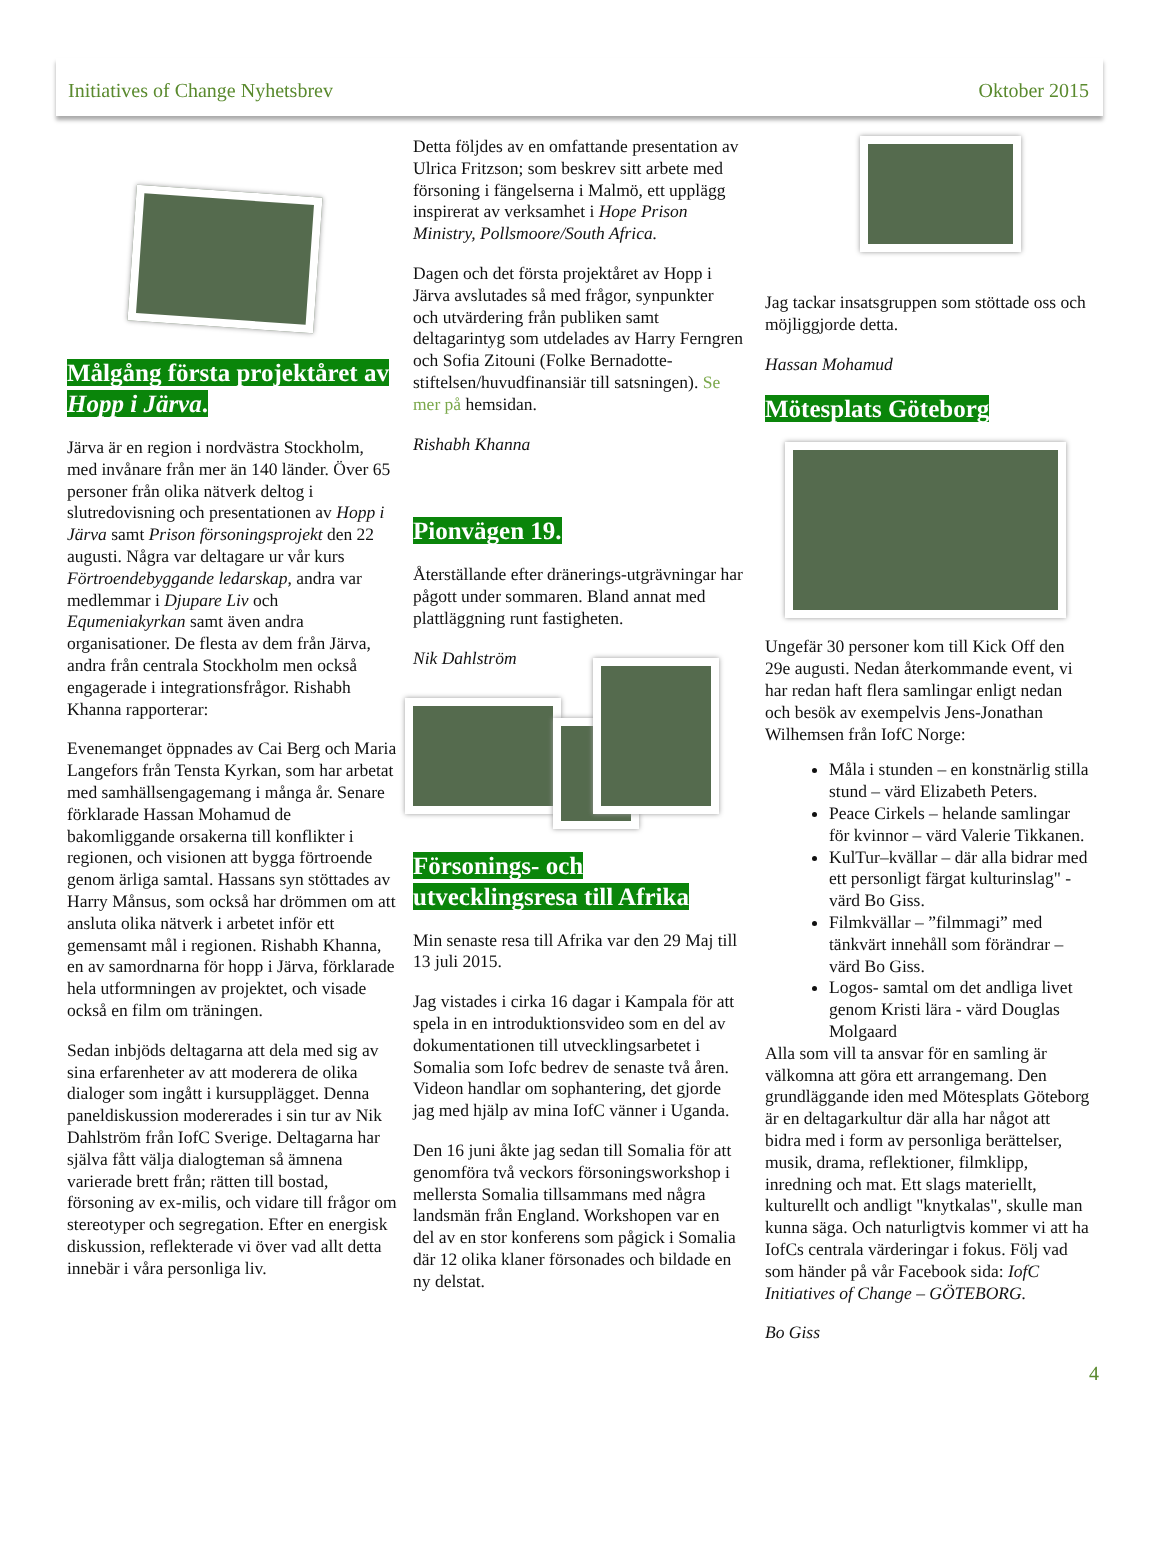Initiatives of Change Nyhetsbrev Oktober 2015
Målgång första projektåret av Hopp i Järva.
Järva är en region i nordvästra Stockholm, med invånare från mer än 140 länder. Över 65 personer från olika nätverk deltog i slutredovisning och presentationen av Hopp i Järva samt Prison försoningsprojekt den 22 augusti. Några var deltagare ur vår kurs Förtroendebyggande ledarskap, andra var medlemmar i Djupare Liv och Equmeniakyrkan samt även andra organisationer. De flesta av dem från Järva, andra från centrala Stockholm men också engagerade i integrationsfrågor. Rishabh Khanna rapporterar:
Evenemanget öppnades av Cai Berg och Maria Langefors från Tensta Kyrkan, som har arbetat med samhällsengagemang i många år. Senare förklarade Hassan Mohamud de bakomliggande orsakerna till konflikter i regionen, och visionen att bygga förtroende genom ärliga samtal. Hassans syn stöttades av Harry Månsus, som också har drömmen om att ansluta olika nätverk i arbetet inför ett gemensamt mål i regionen. Rishabh Khanna, en av samordnarna för hopp i Järva, förklarade hela utformningen av projektet, och visade också en film om träningen.
Sedan inbjöds deltagarna att dela med sig av sina erfarenheter av att moderera de olika dialoger som ingått i kursupplägget. Denna paneldiskussion modererades i sin tur av Nik Dahlström från IofC Sverige. Deltagarna har själva fått välja dialogteman så ämnena varierade brett från; rätten till bostad, försoning av ex-milis, och vidare till frågor om stereotyper och segregation. Efter en energisk diskussion, reflekterade vi över vad allt detta innebär i våra personliga liv.
Detta följdes av en omfattande presentation av Ulrica Fritzson; som beskrev sitt arbete med försoning i fängelserna i Malmö, ett upplägg inspirerat av verksamhet i Hope Prison Ministry, Pollsmoore/South Africa.
Dagen och det första projektåret av Hopp i Järva avslutades så med frågor, synpunkter och utvärdering från publiken samt deltagarintyg som utdelades av Harry Ferngren och Sofia Zitouni (Folke Bernadotte-stiftelsen/huvudfinansiär till satsningen). Se mer på hemsidan.
Rishabh Khanna
Pionvägen 19.
Återställande efter dränerings-utgrävningar har pågott under sommaren. Bland annat med plattläggning runt fastigheten.
Nik Dahlström
Försonings- och utvecklingsresa till Afrika
Min senaste resa till Afrika var den 29 Maj till 13 juli 2015.
Jag vistades i cirka 16 dagar i Kampala för att spela in en introduktionsvideo som en del av dokumentationen till utvecklingsarbetet i Somalia som Iofc bedrev de senaste två åren. Videon handlar om sophantering, det gjorde jag med hjälp av mina IofC vänner i Uganda.
Den 16 juni åkte jag sedan till Somalia för att genomföra två veckors försoningsworkshop i mellersta Somalia tillsammans med några landsmän från England. Workshopen var en del av en stor konferens som pågick i Somalia där 12 olika klaner försonades och bildade en ny delstat.
Jag tackar insatsgruppen som stöttade oss och möjliggjorde detta.
Hassan Mohamud
Mötesplats Göteborg
Ungefär 30 personer kom till Kick Off den 29e augusti. Nedan återkommande event, vi har redan haft flera samlingar enligt nedan och besök av exempelvis Jens-Jonathan Wilhemsen från IofC Norge:
Måla i stunden – en konstnärlig stilla stund – värd Elizabeth Peters.
Peace Cirkels – helande samlingar för kvinnor – värd Valerie Tikkanen.
KulTur–kvällar – där alla bidrar med ett personligt färgat kulturinslag" - värd Bo Giss.
Filmkvällar – ”filmmagi” med tänkvärt innehåll som förändrar – värd Bo Giss.
Logos- samtal om det andliga livet genom Kristi lära - värd Douglas Molgaard
Alla som vill ta ansvar för en samling är välkomna att göra ett arrangemang. Den grundläggande iden med Mötesplats Göteborg är en deltagarkultur där alla har något att bidra med i form av personliga berättelser, musik, drama, reflektioner, filmklipp, inredning och mat. Ett slags materiellt, kulturellt och andligt "knytkalas", skulle man kunna säga. Och naturligtvis kommer vi att ha IofCs centrala värderingar i fokus. Följ vad som händer på vår Facebook sida: IofC Initiatives of Change – GÖTEBORG.
Bo Giss
4